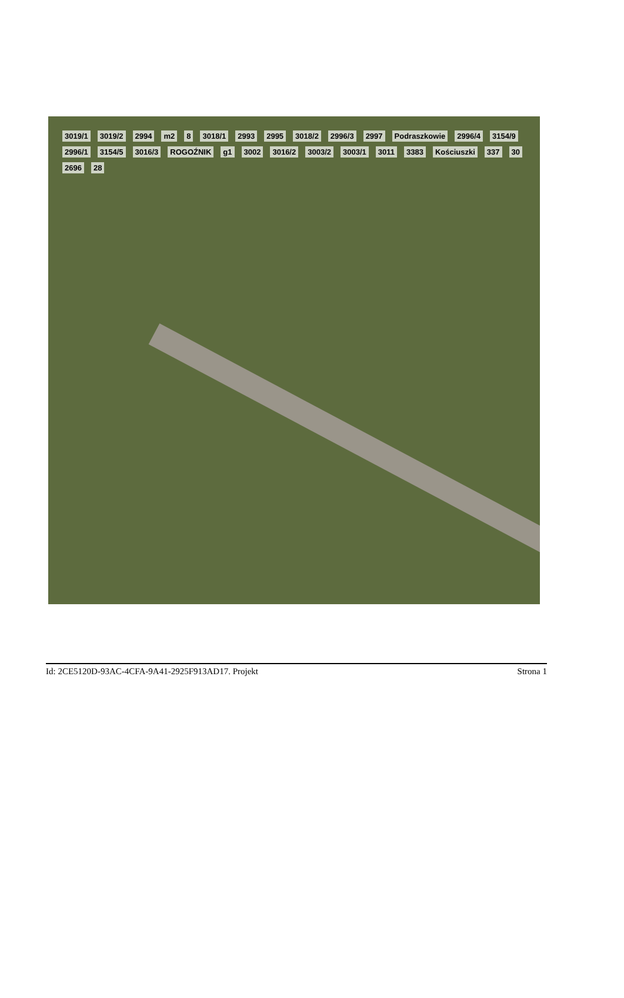3019/1 3019/2 2994 m2 8 3018/1 2993 2995 3018/2 2996/3 2997 Podraszkowie 2996/4 3154/9 2996/1 3154/5 3016/3 ROGOŹNIK g1 3002 3016/2 3003/2 3003/1 3011 3383 Kościuszki 337 30 2696 28
Id: 2CE5120D-93AC-4CFA-9A41-2925F913AD17. Projekt Strona 1